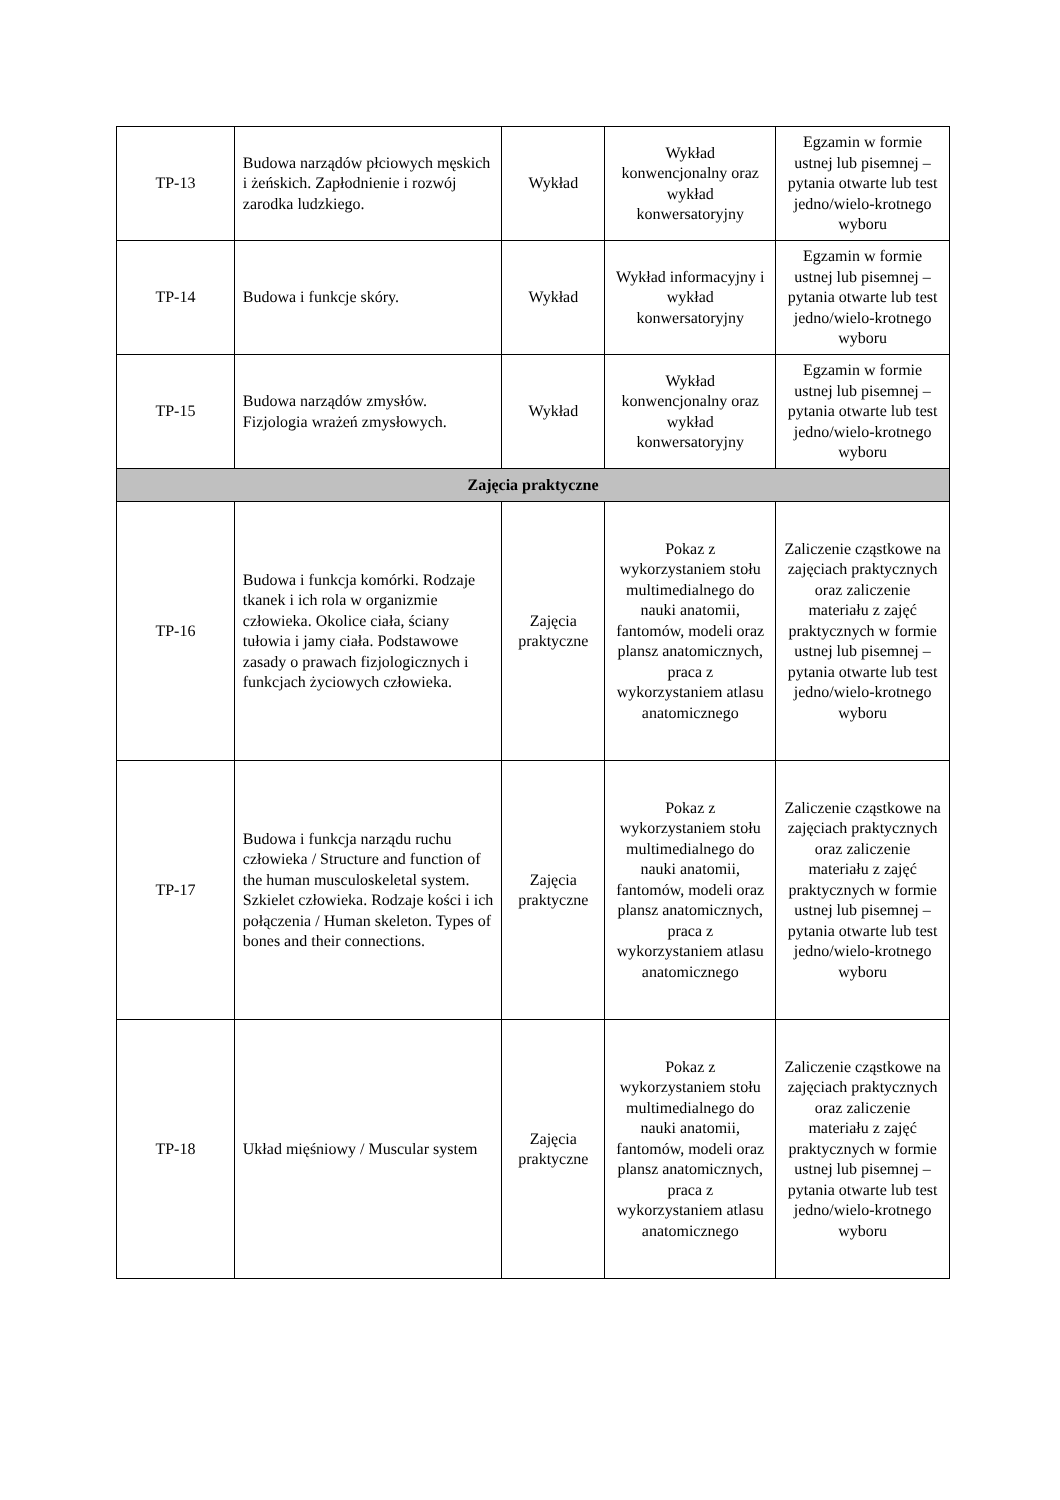| TP-13 | Budowa narządów płciowych męskich i żeńskich. Zapłodnienie i rozwój zarodka ludzkiego. | Wykład | Wykład konwencjonalny oraz wykład konwersatoryjny | Egzamin w formie ustnej lub pisemnej – pytania otwarte lub test jedno/wielo-krotnego wyboru |
| TP-14 | Budowa i funkcje skóry. | Wykład | Wykład informacyjny i wykład konwersatoryjny | Egzamin w formie ustnej lub pisemnej – pytania otwarte lub test jedno/wielo-krotnego wyboru |
| TP-15 | Budowa narządów zmysłów. Fizjologia wrażeń zmysłowych. | Wykład | Wykład konwencjonalny oraz wykład konwersatoryjny | Egzamin w formie ustnej lub pisemnej – pytania otwarte lub test jedno/wielo-krotnego wyboru |
| Zajęcia praktyczne | | | | |
| TP-16 | Budowa i funkcja komórki. Rodzaje tkanek i ich rola w organizmie człowieka. Okolice ciała, ściany tułowia i jamy ciała. Podstawowe zasady o prawach fizjologicznych i funkcjach życiowych człowieka. | Zajęcia praktyczne | Pokaz z wykorzystaniem stołu multimedialnego do nauki anatomii, fantomów, modeli oraz plansz anatomicznych, praca z wykorzystaniem atlasu anatomicznego | Zaliczenie cząstkowe na zajęciach praktycznych oraz zaliczenie materiału z zajęć praktycznych w formie ustnej lub pisemnej – pytania otwarte lub test jedno/wielo-krotnego wyboru |
| TP-17 | Budowa i funkcja narządu ruchu człowieka / Structure and function of the human musculoskeletal system. Szkielet człowieka. Rodzaje kości i ich połączenia / Human skeleton. Types of bones and their connections. | Zajęcia praktyczne | Pokaz z wykorzystaniem stołu multimedialnego do nauki anatomii, fantomów, modeli oraz plansz anatomicznych, praca z wykorzystaniem atlasu anatomicznego | Zaliczenie cząstkowe na zajęciach praktycznych oraz zaliczenie materiału z zajęć praktycznych w formie ustnej lub pisemnej – pytania otwarte lub test jedno/wielo-krotnego wyboru |
| TP-18 | Układ mięśniowy / Muscular system | Zajęcia praktyczne | Pokaz z wykorzystaniem stołu multimedialnego do nauki anatomii, fantomów, modeli oraz plansz anatomicznych, praca z wykorzystaniem atlasu anatomicznego | Zaliczenie cząstkowe na zajęciach praktycznych oraz zaliczenie materiału z zajęć praktycznych w formie ustnej lub pisemnej – pytania otwarte lub test jedno/wielo-krotnego wyboru |